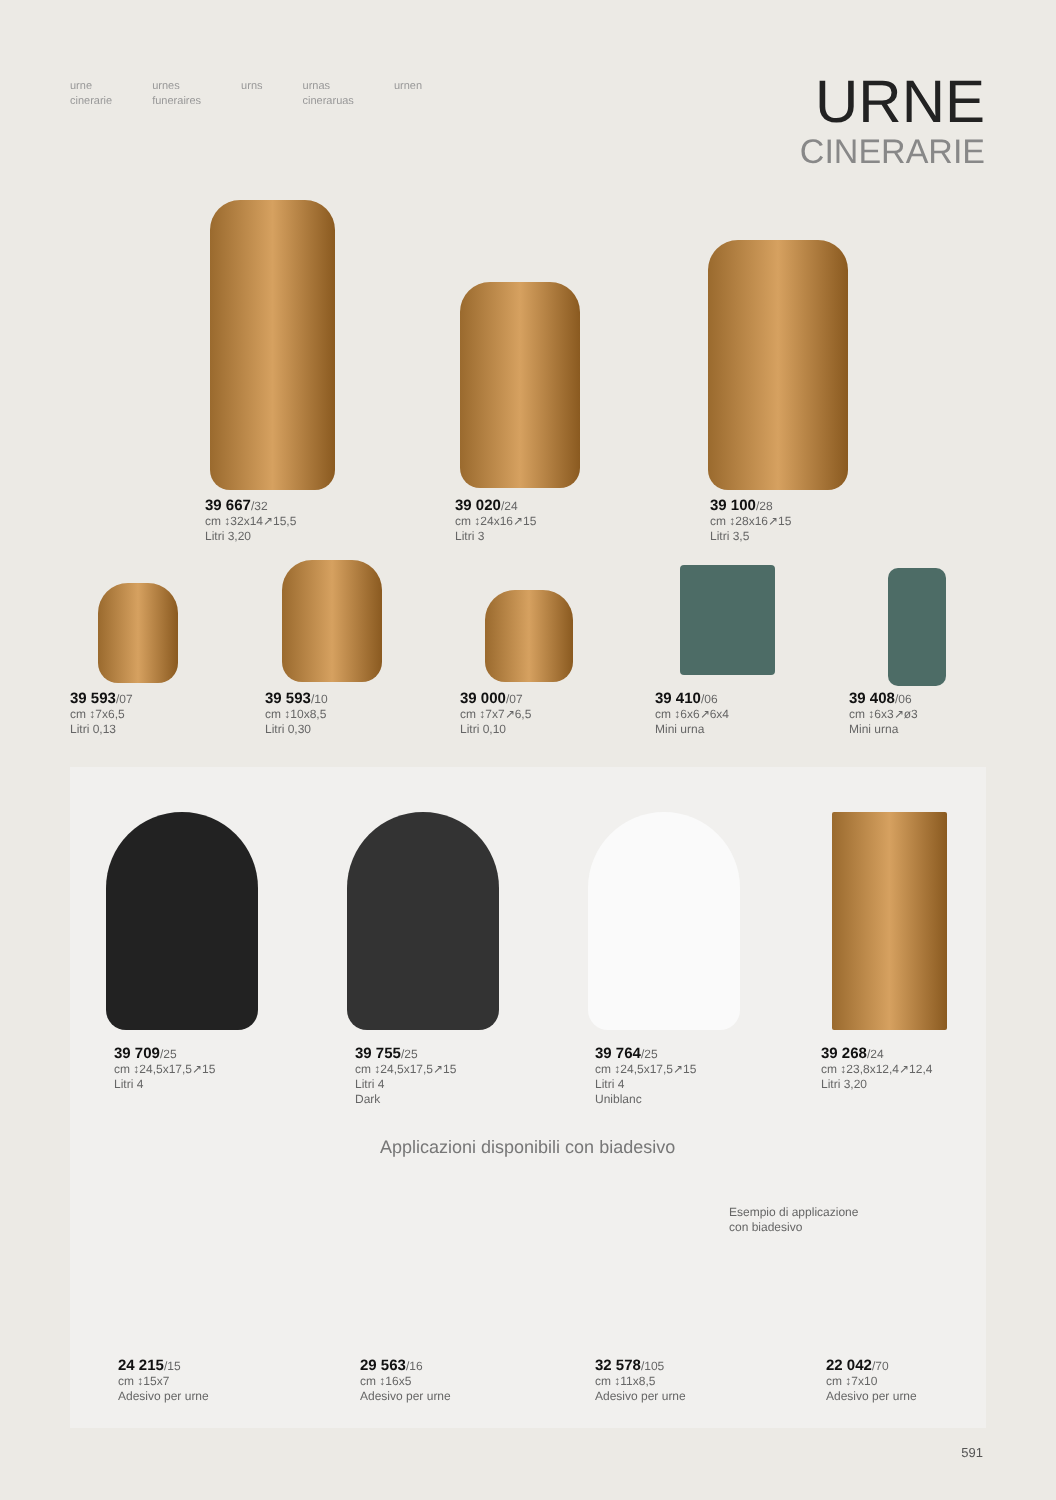urne
cinerarie
urnes
funeraires
urns urnas
cineraruas
urnen
URNE
CINERARIE
39 667/32
cm ↕32x14↗15,5
Litri 3,20
39 020/24
cm ↕24x16↗15
Litri 3
39 100/28
cm ↕28x16↗15
Litri 3,5
39 593/07
cm ↕7x6,5
Litri 0,13
39 593/10
cm ↕10x8,5
Litri 0,30
39 000/07
cm ↕7x7↗6,5
Litri 0,10
39 410/06
cm ↕6x6↗6x4
Mini urna
39 408/06
cm ↕6x3↗ø3
Mini urna
39 709/25
cm ↕24,5x17,5↗15
Litri 4
39 755/25
cm ↕24,5x17,5↗15
Litri 4
Dark
39 764/25
cm ↕24,5x17,5↗15
Litri 4
Uniblanc
39 268/24
cm ↕23,8x12,4↗12,4
Litri 3,20
Applicazioni disponibili con biadesivo
Esempio di applicazione
con biadesivo
24 215/15
cm ↕15x7
Adesivo per urne
29 563/16
cm ↕16x5
Adesivo per urne
32 578/105
cm ↕11x8,5
Adesivo per urne
22 042/70
cm ↕7x10
Adesivo per urne
591